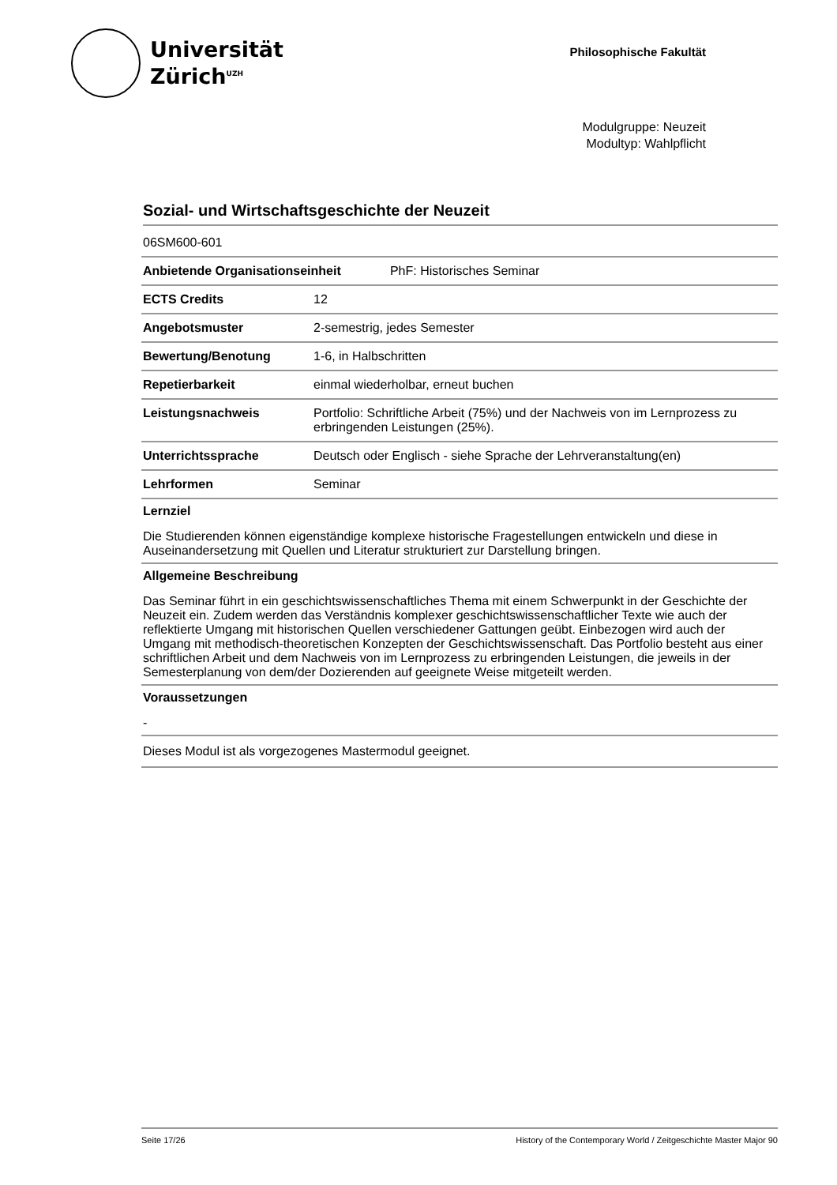Universität
Zürich<sup>UZH</sup>
Philosophische Fakultät
Modulgruppe: Neuzeit
Modultyp: Wahlpflicht
Sozial- und Wirtschaftsgeschichte der Neuzeit
| 06SM600-601 | |
| Anbietende Organisationseinheit PhF: Historisches Seminar | |
| ECTS Credits | 12 |
| Angebotsmuster | 2-semestrig, jedes Semester |
| Bewertung/Benotung | 1-6, in Halbschritten |
| Repetierbarkeit | einmal wiederholbar, erneut buchen |
| Leistungsnachweis | Portfolio: Schriftliche Arbeit (75%) und der Nachweis von im Lernprozess zu erbringenden Leistungen (25%). |
| Unterrichtssprache | Deutsch oder Englisch - siehe Sprache der Lehrveranstaltung(en) |
| Lehrformen | Seminar |
Lernziel
Die Studierenden können eigenständige komplexe historische Fragestellungen entwickeln und diese in Auseinandersetzung mit Quellen und Literatur strukturiert zur Darstellung bringen.
Allgemeine Beschreibung
Das Seminar führt in ein geschichtswissenschaftliches Thema mit einem Schwerpunkt in der Geschichte der Neuzeit ein. Zudem werden das Verständnis komplexer geschichtswissenschaftlicher Texte wie auch der reflektierte Umgang mit historischen Quellen verschiedener Gattungen geübt. Einbezogen wird auch der Umgang mit methodisch-theoretischen Konzepten der Geschichtswissenschaft. Das Portfolio besteht aus einer schriftlichen Arbeit und dem Nachweis von im Lernprozess zu erbringenden Leistungen, die jeweils in der Semesterplanung von dem/der Dozierenden auf geeignete Weise mitgeteilt werden.
Voraussetzungen
-
Dieses Modul ist als vorgezogenes Mastermodul geeignet.
Seite 17/26 History of the Contemporary World / Zeitgeschichte Master Major 90